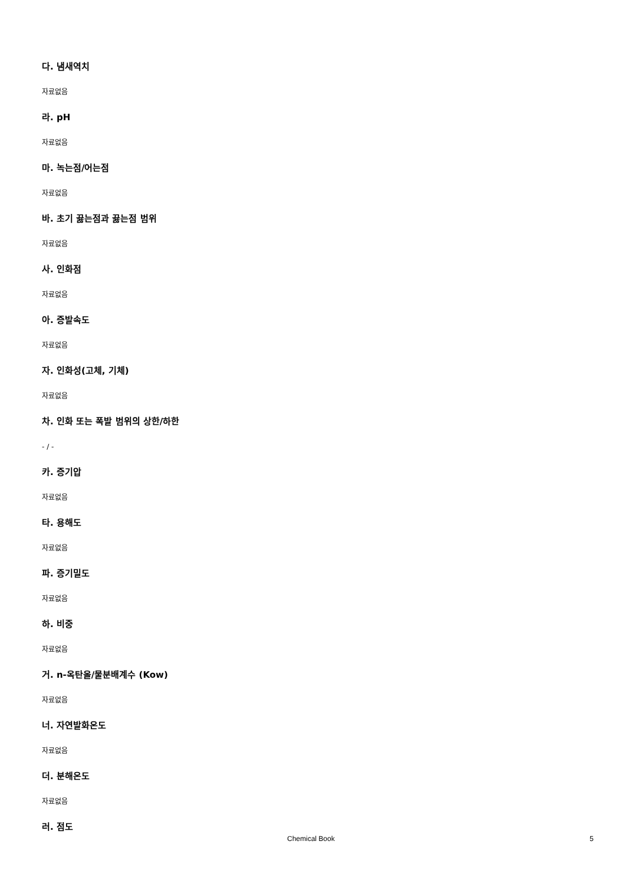다. 냄새역치
자료없음
라. pH
자료없음
마. 녹는점/어는점
자료없음
바. 초기 끓는점과 끓는점 범위
자료없음
사. 인화점
자료없음
아. 증발속도
자료없음
자. 인화성(고체, 기체)
자료없음
차. 인화 또는 폭발 범위의 상한/하한
- / -
카. 증기압
자료없음
타. 용해도
자료없음
파. 증기밀도
자료없음
하. 비중
자료없음
거. n-옥탄올/물분배계수 (Kow)
자료없음
너. 자연발화온도
자료없음
더. 분해온도
자료없음
러. 점도
Chemical Book 5